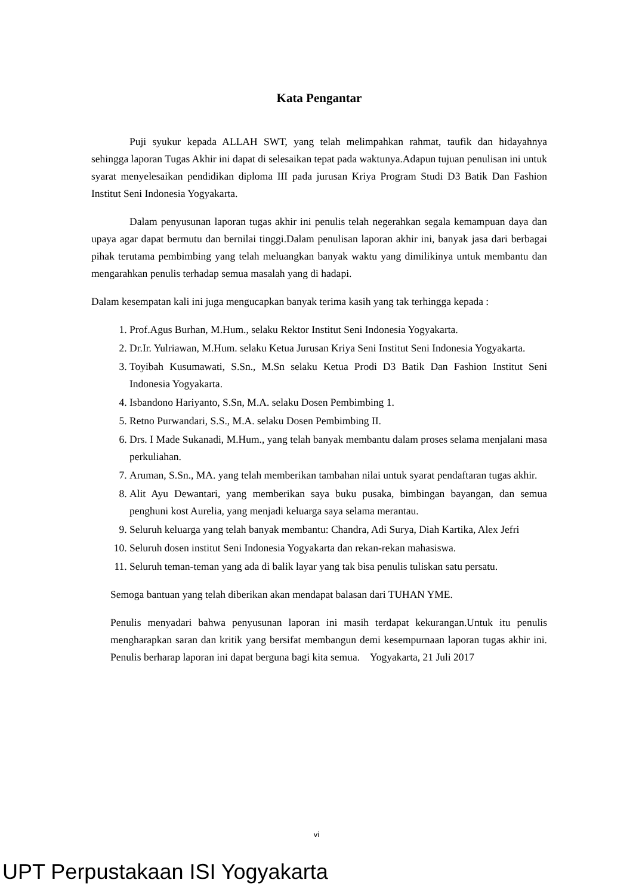Kata Pengantar
Puji syukur kepada ALLAH SWT, yang telah melimpahkan rahmat, taufik dan hidayahnya sehingga laporan Tugas Akhir ini dapat di selesaikan tepat pada waktunya.Adapun tujuan penulisan ini untuk syarat menyelesaikan pendidikan diploma III pada jurusan Kriya Program Studi D3 Batik Dan Fashion Institut Seni Indonesia Yogyakarta.
Dalam penyusunan laporan tugas akhir ini penulis telah negerahkan segala kemampuan daya dan upaya agar dapat bermutu dan bernilai tinggi.Dalam penulisan laporan akhir ini, banyak jasa dari berbagai pihak terutama pembimbing yang telah meluangkan banyak waktu yang dimilikinya untuk membantu dan mengarahkan penulis terhadap semua masalah yang di hadapi.
Dalam kesempatan kali ini juga mengucapkan banyak terima kasih yang tak terhingga kepada :
1. Prof.Agus Burhan, M.Hum., selaku Rektor Institut Seni Indonesia Yogyakarta.
2. Dr.Ir. Yulriawan, M.Hum. selaku Ketua Jurusan Kriya Seni Institut Seni Indonesia Yogyakarta.
3. Toyibah Kusumawati, S.Sn., M.Sn selaku Ketua Prodi D3 Batik Dan Fashion Institut Seni Indonesia Yogyakarta.
4. Isbandono Hariyanto, S.Sn, M.A. selaku Dosen Pembimbing 1.
5. Retno Purwandari, S.S., M.A. selaku Dosen Pembimbing II.
6. Drs. I Made Sukanadi, M.Hum., yang telah banyak membantu dalam proses selama menjalani masa perkuliahan.
7. Aruman, S.Sn., MA. yang telah memberikan tambahan nilai untuk syarat pendaftaran tugas akhir.
8. Alit Ayu Dewantari, yang memberikan saya buku pusaka, bimbingan bayangan, dan semua penghuni kost Aurelia, yang menjadi keluarga saya selama merantau.
9. Seluruh keluarga yang telah banyak membantu: Chandra, Adi Surya, Diah Kartika, Alex Jefri
10. Seluruh dosen institut Seni Indonesia Yogyakarta dan rekan-rekan mahasiswa.
11. Seluruh teman-teman yang ada di balik layar yang tak bisa penulis tuliskan satu persatu.
Semoga bantuan yang telah diberikan akan mendapat balasan dari TUHAN YME.
Penulis menyadari bahwa penyusunan laporan ini masih terdapat kekurangan.Untuk itu penulis mengharapkan saran dan kritik yang bersifat membangun demi kesempurnaan laporan tugas akhir ini. Penulis berharap laporan ini dapat berguna bagi kita semua. Yogyakarta, 21 Juli 2017
vi
UPT Perpustakaan ISI Yogyakarta